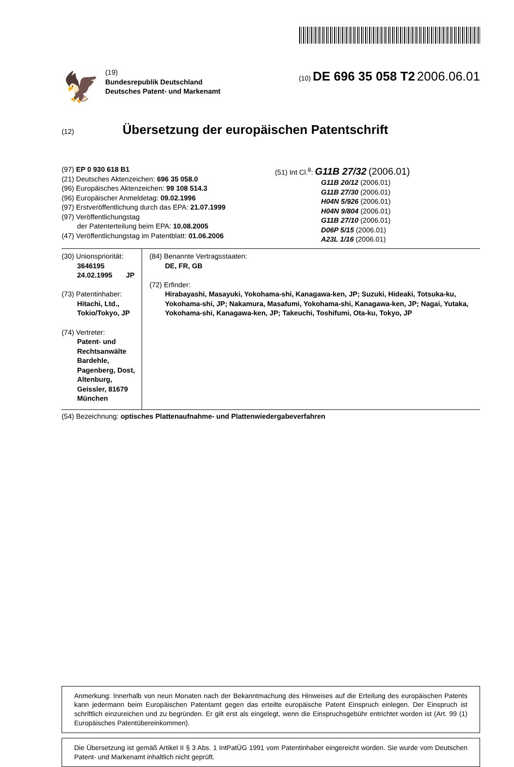🦅
(19)
Bundesrepublik Deutschland
Deutsches Patent- und Markenamt
(10) DE 696 35 058 T2 2006.06.01
(12)
Übersetzung der europäischen Patentschrift
(97) EP 0 930 618 B1
(21) Deutsches Aktenzeichen: 696 35 058.0
(96) Europäisches Aktenzeichen: 99 108 514.3
(96) Europäischer Anmeldetag: 09.02.1996
(97) Erstveröffentlichung durch das EPA: 21.07.1999
(97) Veröffentlichungstag
der Patenterteilung beim EPA: 10.08.2005
(47) Veröffentlichungstag im Patentblatt: 01.06.2006
(51) Int Cl.<sup>8</sup>: G11B 27/32 (2006.01)
G11B 20/12 (2006.01)
G11B 27/30 (2006.01)
H04N 5/926 (2006.01)
H04N 9/804 (2006.01)
G11B 27/10 (2006.01)
D06P 5/15 (2006.01)
A23L 1/16 (2006.01)
(30) Unionspriorität:
3646195 24.02.1995 JP
(73) Patentinhaber:
Hitachi, Ltd., Tokio/Tokyo, JP
(74) Vertreter:
Patent- und Rechtsanwälte Bardehle, Pagenberg, Dost, Altenburg, Geissler, 81679 München
(84) Benannte Vertragsstaaten:
DE, FR, GB
(72) Erfinder:
Hirabayashi, Masayuki, Yokohama-shi, Kanagawa-ken, JP; Suzuki, Hideaki, Totsuka-ku, Yokohama-shi, JP; Nakamura, Masafumi, Yokohama-shi, Kanagawa-ken, JP; Nagai, Yutaka, Yokohama-shi, Kanagawa-ken, JP; Takeuchi, Toshifumi, Ota-ku, Tokyo, JP
(54) Bezeichnung: optisches Plattenaufnahme- und Plattenwiedergabeverfahren
Anmerkung: Innerhalb von neun Monaten nach der Bekanntmachung des Hinweises auf die Erteilung des europäischen Patents kann jedermann beim Europäischen Patentamt gegen das erteilte europäische Patent Einspruch einlegen. Der Einspruch ist schriftlich einzureichen und zu begründen. Er gilt erst als eingelegt, wenn die Einspruchsgebühr entrichtet worden ist (Art. 99 (1) Europäisches Patentübereinkommen).
Die Übersetzung ist gemäß Artikel II § 3 Abs. 1 IntPatÜG 1991 vom Patentinhaber eingereicht worden. Sie wurde vom Deutschen Patent- und Markenamt inhaltlich nicht geprüft.